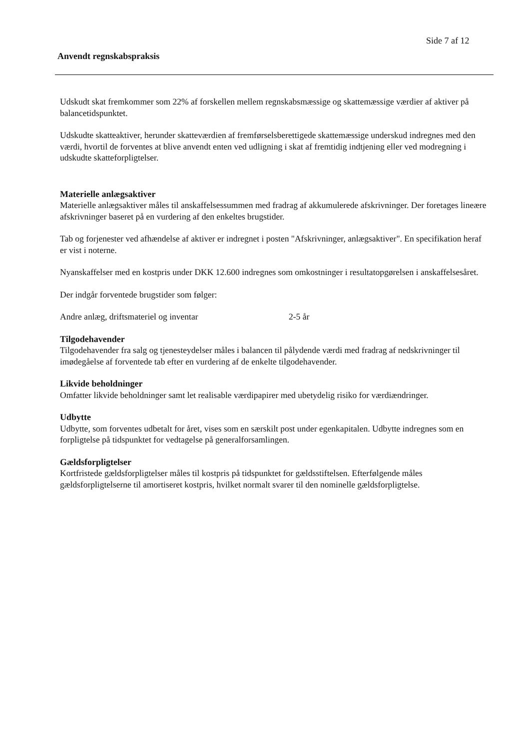Side 7 af 12
Anvendt regnskabspraksis
Udskudt skat fremkommer som 22% af forskellen mellem regnskabsmæssige og skattemæssige værdier af aktiver på balancetidspunktet.
Udskudte skatteaktiver, herunder skatteværdien af fremførselsberettigede skattemæssige underskud indregnes med den værdi, hvortil de forventes at blive anvendt enten ved udligning i skat af fremtidig indtjening eller ved modregning i udskudte skatteforpligtelser.
Materielle anlægsaktiver
Materielle anlægsaktiver måles til anskaffelsessummen med fradrag af akkumulerede afskrivninger. Der foretages lineære afskrivninger baseret på en vurdering af den enkeltes brugstider.
Tab og forjenester ved afhændelse af aktiver er indregnet i posten "Afskrivninger, anlægsaktiver". En specifikation heraf er vist i noterne.
Nyanskaffelser med en kostpris under DKK 12.600 indregnes som omkostninger i resultatopgørelsen i anskaffelsesåret.
Der indgår forventede brugstider som følger:
Andre anlæg, driftsmateriel og inventar 2-5 år
Tilgodehavender
Tilgodehavender fra salg og tjenesteydelser måles i balancen til pålydende værdi med fradrag af nedskrivninger til imødegåelse af forventede tab efter en vurdering af de enkelte tilgodehavender.
Likvide beholdninger
Omfatter likvide beholdninger samt let realisable værdipapirer med ubetydelig risiko for værdiændringer.
Udbytte
Udbytte, som forventes udbetalt for året, vises som en særskilt post under egenkapitalen. Udbytte indregnes som en forpligtelse på tidspunktet for vedtagelse på generalforsamlingen.
Gældsforpligtelser
Kortfristede gældsforpligtelser måles til kostpris på tidspunktet for gældsstiftelsen. Efterfølgende måles gældsforpligtelserne til amortiseret kostpris, hvilket normalt svarer til den nominelle gældsforpligtelse.